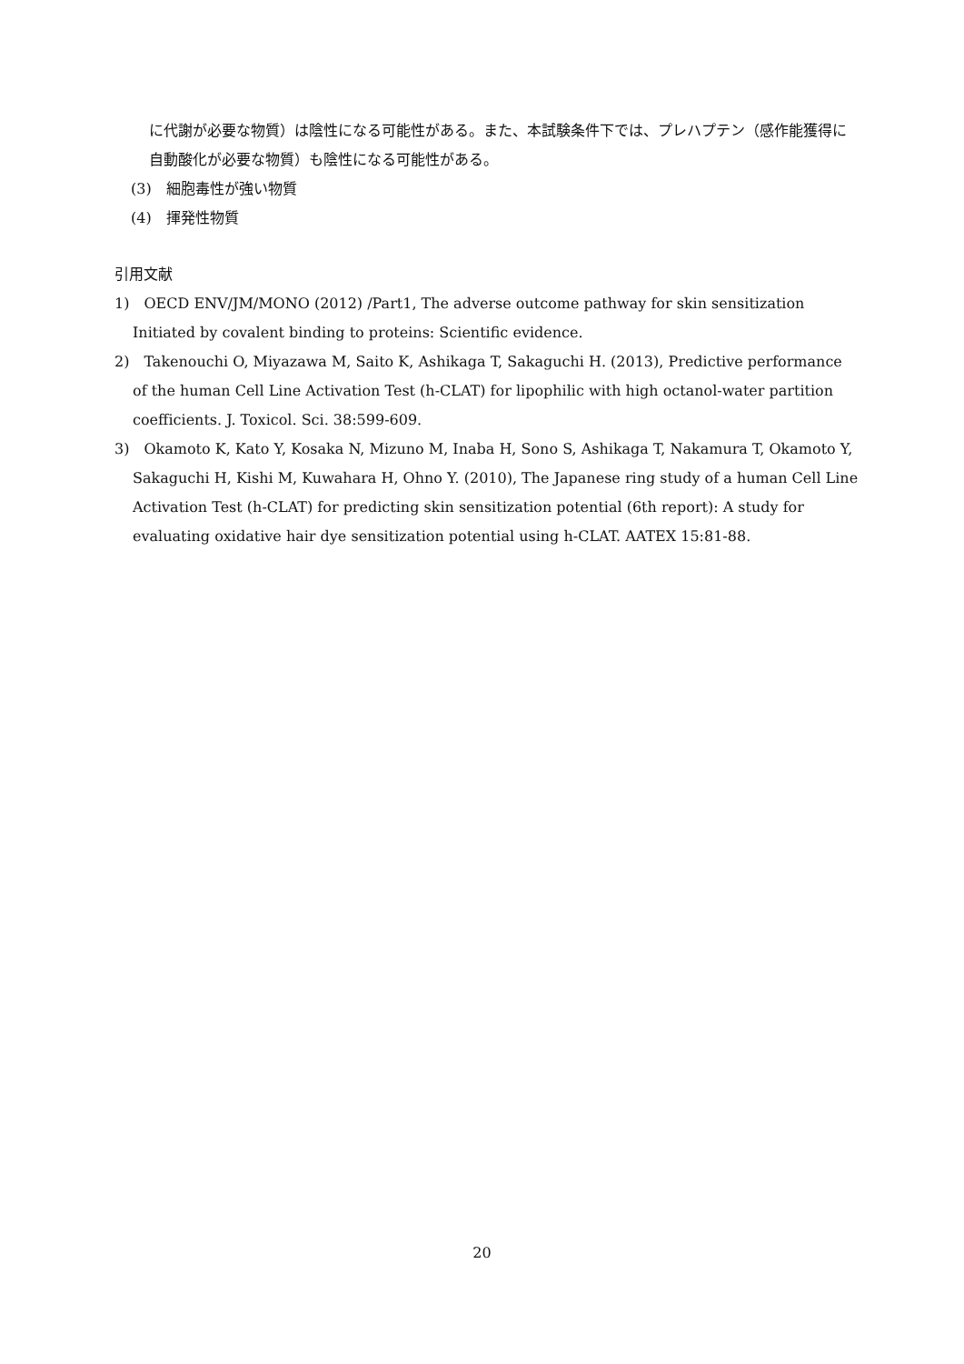に代謝が必要な物質）は陰性になる可能性がある。また、本試験条件下では、プレハプテン（感作能獲得に自動酸化が必要な物質）も陰性になる可能性がある。
(3)　細胞毒性が強い物質
(4)　揮発性物質
引用文献
1)　OECD ENV/JM/MONO (2012) /Part1, The adverse outcome pathway for skin sensitization　 Initiated by covalent binding to proteins: Scientific evidence.
2)　Takenouchi O, Miyazawa M, Saito K, Ashikaga T, Sakaguchi H. (2013), Predictive performance of the human Cell Line Activation Test (h-CLAT) for lipophilic with high octanol-water partition coefficients. J. Toxicol. Sci. 38:599-609.
3)　Okamoto K, Kato Y, Kosaka N, Mizuno M, Inaba H, Sono S, Ashikaga T, Nakamura T, Okamoto Y, Sakaguchi H, Kishi M, Kuwahara H, Ohno Y. (2010), The Japanese ring study of a human Cell Line Activation Test (h-CLAT) for predicting skin sensitization potential (6th report): A study for evaluating oxidative hair dye sensitization potential using h-CLAT. AATEX 15:81-88.
20